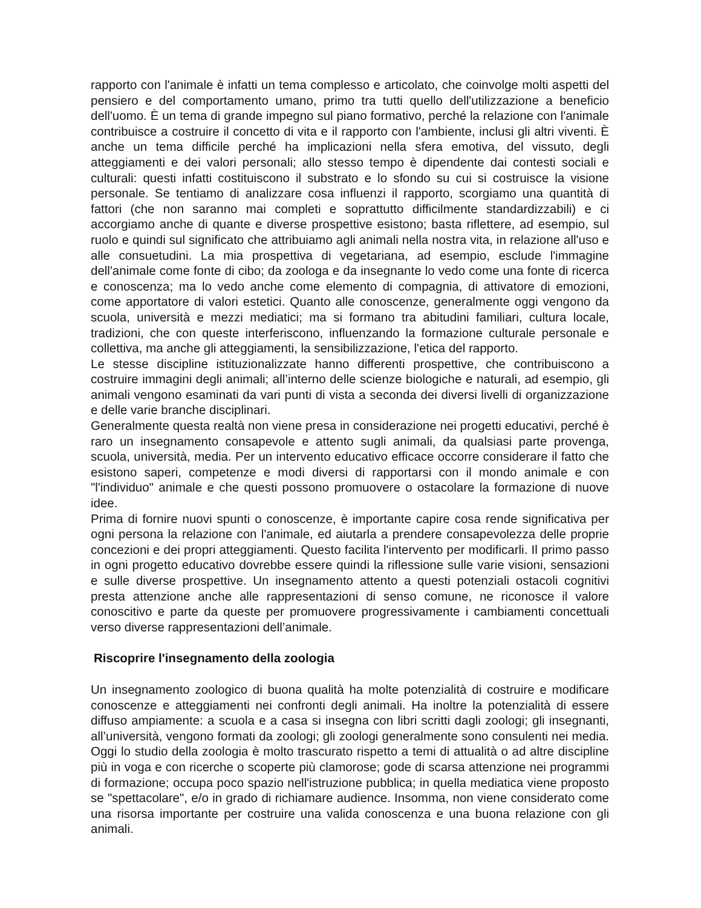rapporto con l'animale è infatti un tema complesso e articolato, che coinvolge molti aspetti del pensiero e del comportamento umano, primo tra tutti quello dell'utilizzazione a beneficio dell'uomo. È un tema di grande impegno sul piano formativo, perché la relazione con l'animale contribuisce a costruire il concetto di vita e il rapporto con l'ambiente, inclusi gli altri viventi. È anche un tema difficile perché ha implicazioni nella sfera emotiva, del vissuto, degli atteggiamenti e dei valori personali; allo stesso tempo è dipendente dai contesti sociali e culturali: questi infatti costituiscono il substrato e lo sfondo su cui si costruisce la visione personale. Se tentiamo di analizzare cosa influenzi il rapporto, scorgiamo una quantità di fattori (che non saranno mai completi e soprattutto difficilmente standardizzabili) e ci accorgiamo anche di quante e diverse prospettive esistono; basta riflettere, ad esempio, sul ruolo e quindi sul significato che attribuiamo agli animali nella nostra vita, in relazione all'uso e alle consuetudini. La mia prospettiva di vegetariana, ad esempio, esclude l'immagine dell'animale come fonte di cibo; da zoologa e da insegnante lo vedo come una fonte di ricerca e conoscenza; ma lo vedo anche come elemento di compagnia, di attivatore di emozioni, come apportatore di valori estetici. Quanto alle conoscenze, generalmente oggi vengono da scuola, università e mezzi mediatici; ma si formano tra abitudini familiari, cultura locale, tradizioni, che con queste interferiscono, influenzando la formazione culturale personale e collettiva, ma anche gli atteggiamenti, la sensibilizzazione, l'etica del rapporto.
Le stesse discipline istituzionalizzate hanno differenti prospettive, che contribuiscono a costruire immagini degli animali; all’interno delle scienze biologiche e naturali, ad esempio, gli animali vengono esaminati da vari punti di vista a seconda dei diversi livelli di organizzazione e delle varie branche disciplinari.
Generalmente questa realtà non viene presa in considerazione nei progetti educativi, perché è raro un insegnamento consapevole e attento sugli animali, da qualsiasi parte provenga, scuola, università, media. Per un intervento educativo efficace occorre considerare il fatto che esistono saperi, competenze e modi diversi di rapportarsi con il mondo animale e con "l'individuo" animale e che questi possono promuovere o ostacolare la formazione di nuove idee.
Prima di fornire nuovi spunti o conoscenze, è importante capire cosa rende significativa per ogni persona la relazione con l'animale, ed aiutarla a prendere consapevolezza delle proprie concezioni e dei propri atteggiamenti. Questo facilita l'intervento per modificarli. Il primo passo in ogni progetto educativo dovrebbe essere quindi la riflessione sulle varie visioni, sensazioni e sulle diverse prospettive. Un insegnamento attento a questi potenziali ostacoli cognitivi presta attenzione anche alle rappresentazioni di senso comune, ne riconosce il valore conoscitivo e parte da queste per promuovere progressivamente i cambiamenti concettuali verso diverse rappresentazioni dell’animale.
Riscoprire l'insegnamento della zoologia
Un insegnamento zoologico di buona qualità ha molte potenzialità di costruire e modificare conoscenze e atteggiamenti nei confronti degli animali. Ha inoltre la potenzialità di essere diffuso ampiamente: a scuola e a casa si insegna con libri scritti dagli zoologi; gli insegnanti, all’università, vengono formati da zoologi; gli zoologi generalmente sono consulenti nei media. Oggi lo studio della zoologia è molto trascurato rispetto a temi di attualità o ad altre discipline più in voga e con ricerche o scoperte più clamorose; gode di scarsa attenzione nei programmi di formazione; occupa poco spazio nell'istruzione pubblica; in quella mediatica viene proposto se "spettacolare", e/o in grado di richiamare audience. Insomma, non viene considerato come una risorsa importante per costruire una valida conoscenza e una buona relazione con gli animali.